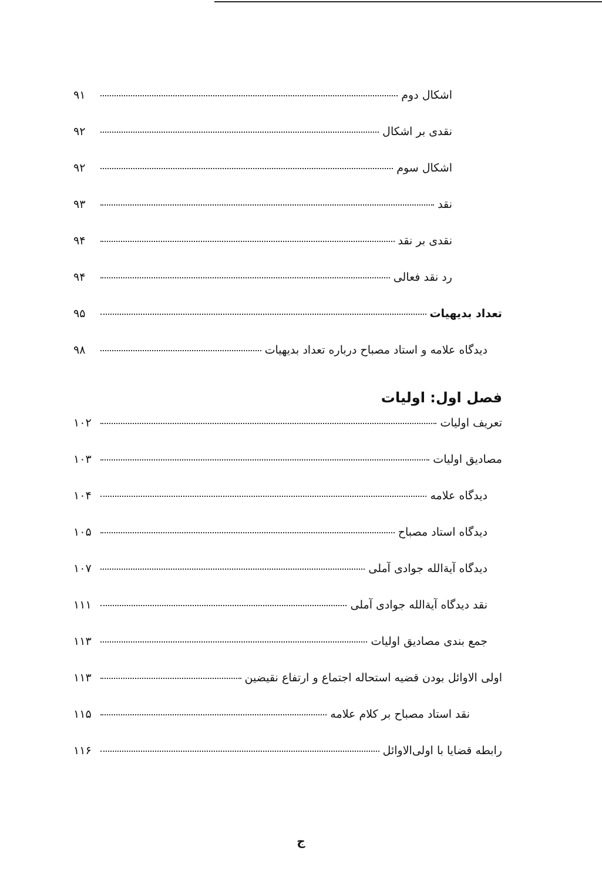اشکال دوم ۹۱
نقدی بر اشکال ۹۲
اشکال سوم ۹۲
نقد ۹۳
نقدی بر نقد ۹۴
رد نقد فعالی ۹۴
تعداد بدیهیات ۹۵
دیدگاه علامه و استاد مصباح درباره تعداد بدیهیات ۹۸
فصل اول: اولیات
تعریف اولیات ۱۰۲
مصادیق اولیات ۱۰۳
دیدگاه علامه ۱۰۴
دیدگاه استاد مصباح ۱۰۵
دیدگاه آیةالله جوادی آملی ۱۰۷
نقد دیدگاه آیةالله جوادی آملی ۱۱۱
جمع بندی مصادیق اولیات ۱۱۳
اولی الاوائل بودن قضیه استحاله اجتماع و ارتفاع نقیضین ۱۱۳
نقد استاد مصباح بر کلام علامه ۱۱۵
رابطه قضایا با اولی‌الاوائل ۱۱۶
ج